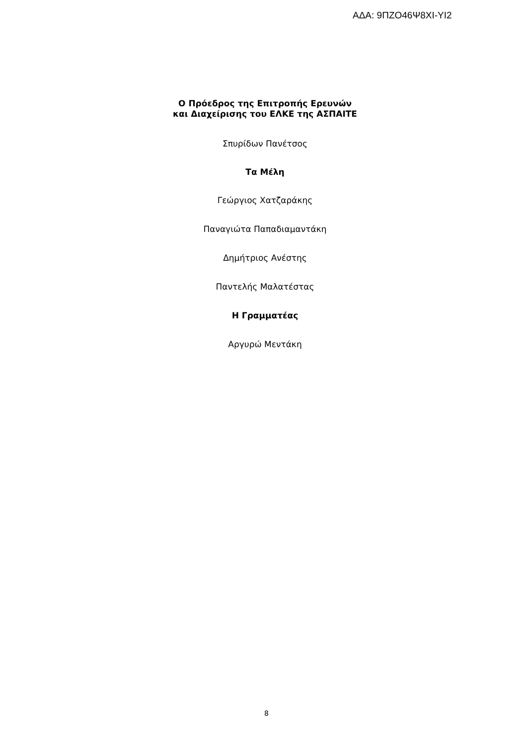ΑΔΑ: 9ΠΖΟ46Ψ8ΧΙ-ΥΙ2
Ο Πρόεδρος της Επιτροπής Ερευνών
και Διαχείρισης του ΕΛΚΕ της ΑΣΠΑΙΤΕ
Σπυρίδων Πανέτσος
Τα Μέλη
Γεώργιος Χατζαράκης
Παναγιώτα Παπαδιαμαντάκη
Δημήτριος Ανέστης
Παντελής Μαλατέστας
Η Γραμματέας
Αργυρώ Μεντάκη
8